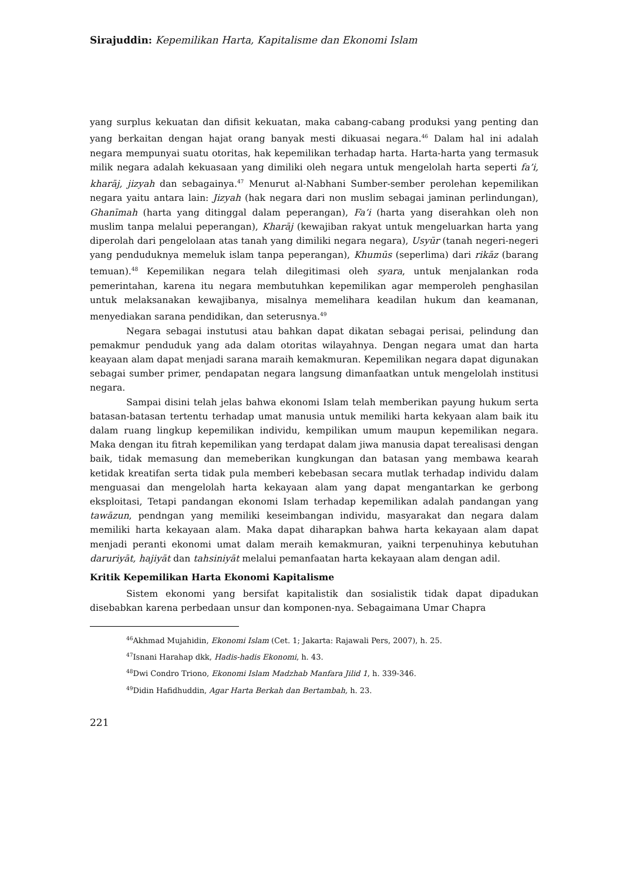Sirajuddin: Kepemilikan Harta, Kapitalisme dan Ekonomi Islam
yang surplus kekuatan dan difisit kekuatan, maka cabang-cabang produksi yang penting dan yang berkaitan dengan hajat orang banyak mesti dikuasai negara.<sup>46</sup> Dalam hal ini adalah negara mempunyai suatu otoritas, hak kepemilikan terhadap harta. Harta-harta yang termasuk milik negara adalah kekuasaan yang dimiliki oleh negara untuk mengelolah harta seperti fa’i, kharāj, jizyah dan sebagainya.<sup>47</sup> Menurut al-Nabhani Sumber-sember perolehan kepemilikan negara yaitu antara lain: Jizyah (hak negara dari non muslim sebagai jaminan perlindungan), Ghanīmah (harta yang ditinggal dalam peperangan), Fa’i (harta yang diserahkan oleh non muslim tanpa melalui peperangan), Kharāj (kewajiban rakyat untuk mengeluarkan harta yang diperolah dari pengelolaan atas tanah yang dimiliki negara negara), Usyūr (tanah negeri-negeri yang penduduknya memeluk islam tanpa peperangan), Khumūs (seperlima) dari rikāz (barang temuan).<sup>48</sup> Kepemilikan negara telah dilegitimasi oleh syara, untuk menjalankan roda pemerintahan, karena itu negara membutuhkan kepemilikan agar memperoleh penghasilan untuk melaksanakan kewajibanya, misalnya memelihara keadilan hukum dan keamanan, menyediakan sarana pendidikan, dan seterusnya.<sup>49</sup>
Negara sebagai instutusi atau bahkan dapat dikatan sebagai perisai, pelindung dan pemakmur penduduk yang ada dalam otoritas wilayahnya. Dengan negara umat dan harta keayaan alam dapat menjadi sarana maraih kemakmuran. Kepemilikan negara dapat digunakan sebagai sumber primer, pendapatan negara langsung dimanfaatkan untuk mengelolah institusi negara.
Sampai disini telah jelas bahwa ekonomi Islam telah memberikan payung hukum serta batasan-batasan tertentu terhadap umat manusia untuk memiliki harta kekyaan alam baik itu dalam ruang lingkup kepemilikan individu, kempilikan umum maupun kepemilikan negara. Maka dengan itu fitrah kepemilikan yang terdapat dalam jiwa manusia dapat terealisasi dengan baik, tidak memasung dan memeberikan kungkungan dan batasan yang membawa kearah ketidak kreatifan serta tidak pula memberi kebebasan secara mutlak terhadap individu dalam menguasai dan mengelolah harta kekayaan alam yang dapat mengantarkan ke gerbong eksploitasi, Tetapi pandangan ekonomi Islam terhadap kepemilikan adalah pandangan yang tawāzun, pendngan yang memiliki keseimbangan individu, masyarakat dan negara dalam memiliki harta kekayaan alam. Maka dapat diharapkan bahwa harta kekayaan alam dapat menjadi peranti ekonomi umat dalam meraih kemakmuran, yaikni terpenuhinya kebutuhan daruriyāt, hajiyāt dan tahsiniyāt melalui pemanfaatan harta kekayaan alam dengan adil.
Kritik Kepemilikan Harta Ekonomi Kapitalisme
Sistem ekonomi yang bersifat kapitalistik dan sosialistik tidak dapat dipadukan disebabkan karena perbedaan unsur dan komponen-nya. Sebagaimana Umar Chapra
<sup>46</sup> Akhmad Mujahidin, Ekonomi Islam (Cet. 1; Jakarta: Rajawali Pers, 2007), h. 25.
<sup>47</sup> Isnani Harahap dkk, Hadis-hadis Ekonomi, h. 43.
<sup>48</sup> Dwi Condro Triono, Ekonomi Islam Madzhab Manfara Jilid 1, h. 339-346.
<sup>49</sup> Didin Hafidhuddin, Agar Harta Berkah dan Bertambah, h. 23.
221